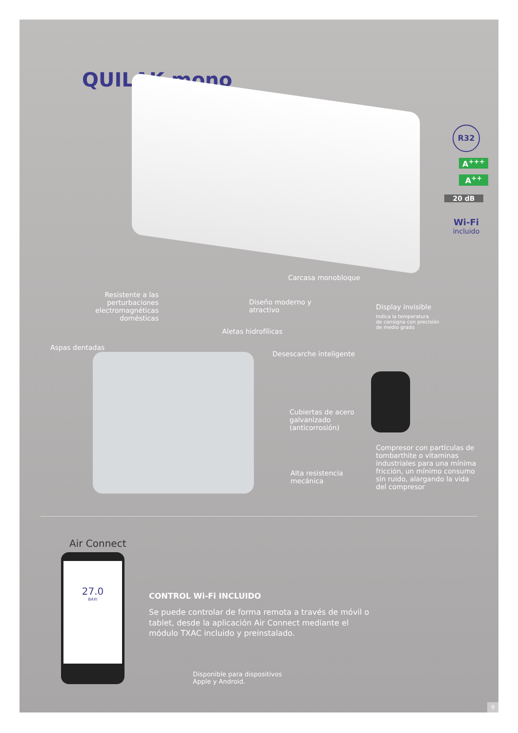QUILAK mono
R32
A<sup>+++</sup>
A<sup>++</sup>
20 dB
Wi-Fi
incluido
Carcasa monobloque
Resistente a las perturbaciones electromagnéticas domésticas
Diseño moderno y
atractivo
Display invisible
Indica la temperatura
de consigna con precisión
de medio grado
Aletas hidrofílicas
Aspas dentadas
Desescarche inteligente
Cubiertas de acero
galvanizado
(anticorrosión)
Alta resistencia
mecánica
Compresor con partículas de tombarthite o vitaminas industriales para una mínima fricción, un mínimo consumo sin ruido, alargando la vida del compresor
Air Connect
27.0
BAXI
CONTROL Wi-Fi INCLUIDO
Se puede controlar de forma remota a través de móvil o tablet, desde la aplicación Air Connect mediante el módulo TXAC incluido y preinstalado.
Disponible para dispositivos
Apple y Android.
9